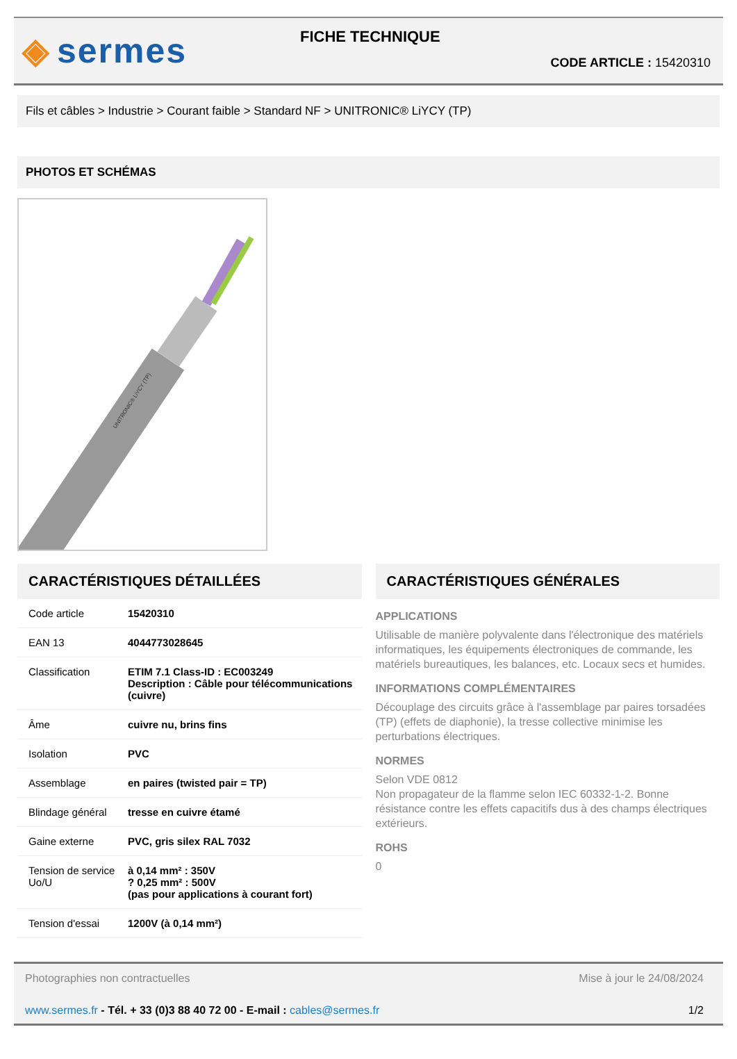◈ sermes
FICHE TECHNIQUE
CODE ARTICLE : 15420310
Fils et câbles > Industrie > Courant faible > Standard NF > UNITRONIC® LiYCY (TP)
PHOTOS ET SCHÉMAS
UNITRONIC® LiYCY (TP)
CARACTÉRISTIQUES DÉTAILLÉES
| Code article | 15420310 |
| EAN 13 | 4044773028645 |
| Classification | ETIM 7.1 Class-ID : EC003249 Description : Câble pour télécommunications (cuivre) |
| Âme | cuivre nu, brins fins |
| Isolation | PVC |
| Assemblage | en paires (twisted pair = TP) |
| Blindage général | tresse en cuivre étamé |
| Gaine externe | PVC, gris silex RAL 7032 |
| Tension de service Uo/U | à 0,14 mm² : 350V ? 0,25 mm² : 500V (pas pour applications à courant fort) |
| Tension d'essai | 1200V (à 0,14 mm²) |
CARACTÉRISTIQUES GÉNÉRALES
APPLICATIONS
Utilisable de manière polyvalente dans l'électronique des matériels informatiques, les équipements électroniques de commande, les matériels bureautiques, les balances, etc. Locaux secs et humides.
INFORMATIONS COMPLÉMENTAIRES
Découplage des circuits grâce à l'assemblage par paires torsadées (TP) (effets de diaphonie), la tresse collective minimise les perturbations électriques.
NORMES
Selon VDE 0812
Non propagateur de la flamme selon IEC 60332-1-2. Bonne résistance contre les effets capacitifs dus à des champs électriques extérieurs.
ROHS
0
Photographies non contractuelles Mise à jour le 24/08/2024
www.sermes.fr - Tél. + 33 (0)3 88 40 72 00 - E-mail : cables@sermes.fr 1/2